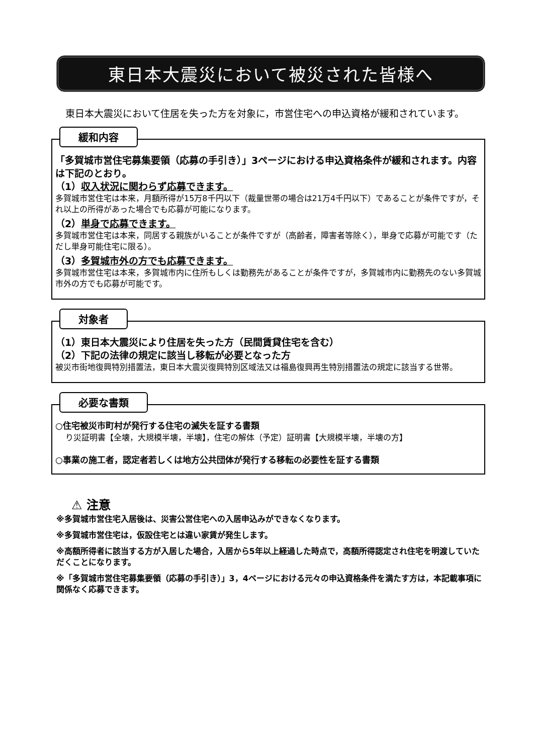東日本大震災において被災された皆様へ
東日本大震災において住居を失った方を対象に，市営住宅への申込資格が緩和されています。
緩和内容
「多賀城市営住宅募集要領（応募の手引き）」3ページにおける申込資格条件が緩和されます。内容は下記のとおり。
（1）収入状況に関わらず応募できます。
多賀城市営住宅は本来，月額所得が15万8千円以下（裁量世帯の場合は21万4千円以下）であることが条件ですが，それ以上の所得があった場合でも応募が可能になります。
（2）単身で応募できます。
多賀城市営住宅は本来，同居する親族がいることが条件ですが（高齢者，障害者等除く），単身で応募が可能です（ただし単身可能住宅に限る）。
（3）多賀城市外の方でも応募できます。
多賀城市営住宅は本来，多賀城市内に住所もしくは勤務先があることが条件ですが，多賀城市内に勤務先のない多賀城市外の方でも応募が可能です。
対象者
（1）東日本大震災により住居を失った方（民間賃貸住宅を含む）
（2）下記の法律の規定に該当し移転が必要となった方
被災市街地復興特別措置法，東日本大震災復興特別区域法又は福島復興再生特別措置法の規定に該当する世帯。
必要な書類
○住宅被災市町村が発行する住宅の滅失を証する書類
り災証明書【全壊，大規模半壊，半壊】，住宅の解体（予定）証明書【大規模半壊，半壊の方】
○事業の施工者，認定者若しくは地方公共団体が発行する移転の必要性を証する書類
⚠ 注意
※多賀城市営住宅入居後は、災害公営住宅への入居申込みができなくなります。
※多賀城市営住宅は，仮設住宅とは違い家賃が発生します。
※高額所得者に該当する方が入居した場合，入居から5年以上経過した時点で，高額所得認定され住宅を明渡していただくことになります。
※「多賀城市営住宅募集要領（応募の手引き）」3，4ページにおける元々の申込資格条件を満たす方は，本記載事項に関係なく応募できます。